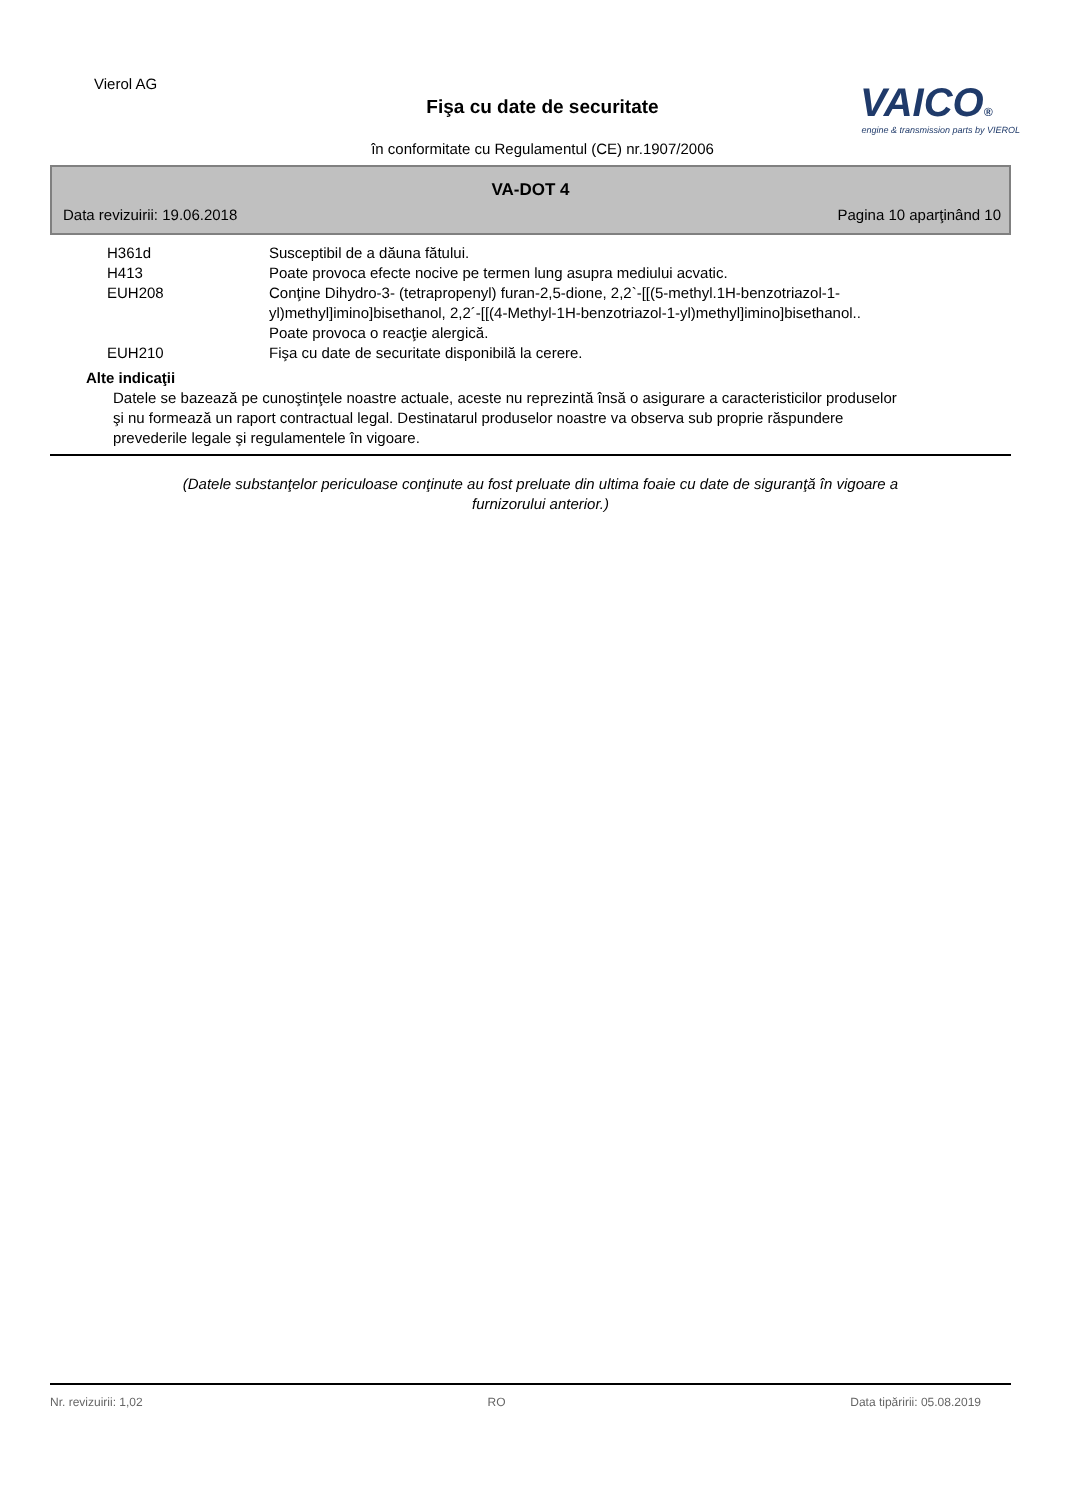Vierol AG
Fişa cu date de securitate
în conformitate cu Regulamentul (CE) nr.1907/2006
VAICO®
engine & transmission parts by VIEROL
VA-DOT 4
Data revizuirii: 19.06.2018 Pagina 10 aparţinând 10
| H361d | Susceptibil de a dăuna fătului. |
| H413 | Poate provoca efecte nocive pe termen lung asupra mediului acvatic. |
| EUH208 | Conţine Dihydro-3- (tetrapropenyl) furan-2,5-dione, 2,2`-[[(5-methyl.1H-benzotriazol-1-yl)methyl]imino]bisethanol, 2,2´-[[(4-Methyl-1H-benzotriazol-1-yl)methyl]imino]bisethanol.. Poate provoca o reacţie alergică. |
| EUH210 | Fişa cu date de securitate disponibilă la cerere. |
Alte indicaţii
Datele se bazează pe cunoştinţele noastre actuale, aceste nu reprezintă însă o asigurare a caracteristicilor produselor şi nu formează un raport contractual legal. Destinatarul produselor noastre va observa sub proprie răspundere prevederile legale şi regulamentele în vigoare.
(Datele substanţelor periculoase conţinute au fost preluate din ultima foaie cu date de siguranţă în vigoare a furnizorului anterior.)
Nr. revizuirii: 1,02 RO Data tipăririi: 05.08.2019